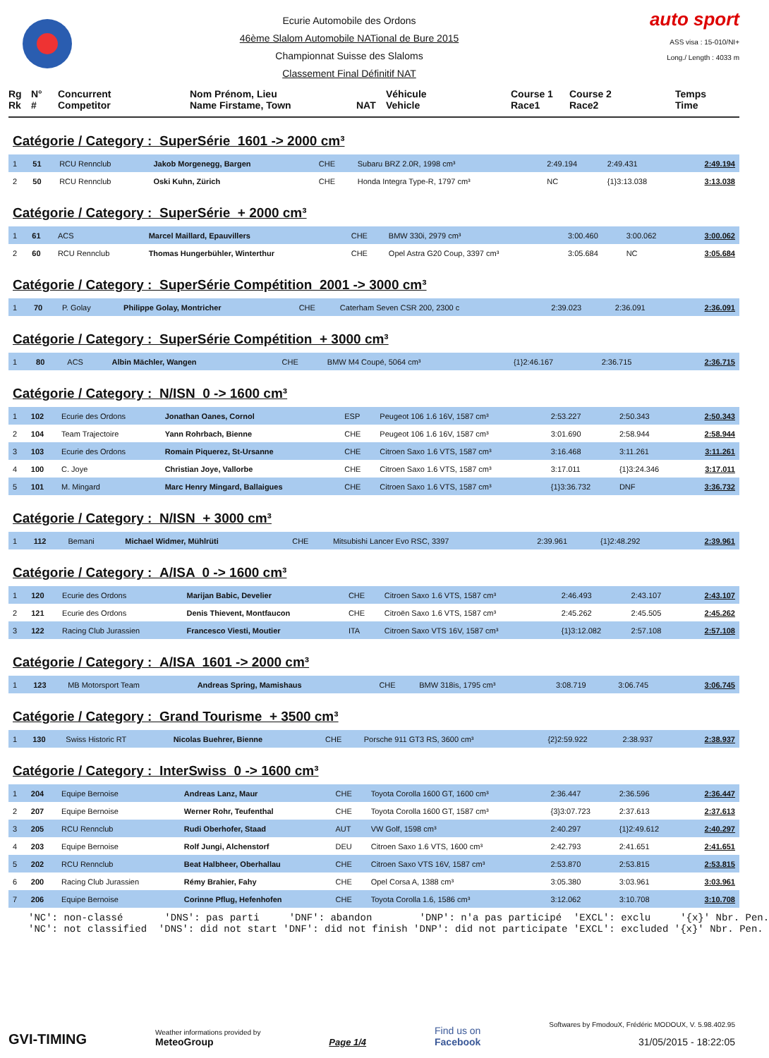Ecurie Automobile des Ordons
46ème Slalom Automobile NATional de Bure 2015
Championnat Suisse des Slaloms
Classement Final Définitif NAT
auto sport
ASS visa : 15-010/NI+
Long./ Length : 4033 m
| Rg Rk | N° # | Concurrent Competitor | Nom Prénom, Lieu Name Firstame, Town | NAT | Véhicule Vehicle | Course 1 Race1 | Course 2 Race2 | Temps Time |
Catégorie / Category : SuperSérie 1601 -> 2000 cm³
| 1 | 51 | RCU Rennclub | Jakob Morgenegg, Bargen | CHE | Subaru BRZ 2.0R, 1998 cm³ | 2:49.194 | 2:49.431 | 2:49.194 |
| 2 | 50 | RCU Rennclub | Oski Kuhn, Zürich | CHE | Honda Integra Type-R, 1797 cm³ | NC | {1}3:13.038 | 3:13.038 |
Catégorie / Category : SuperSérie + 2000 cm³
| 1 | 61 | ACS | Marcel Maillard, Epauvillers | CHE | BMW 330i, 2979 cm³ | 3:00.460 | 3:00.062 | 3:00.062 |
| 2 | 60 | RCU Rennclub | Thomas Hungerbühler, Winterthur | CHE | Opel Astra G20 Coup, 3397 cm³ | 3:05.684 | NC | 3:05.684 |
Catégorie / Category : SuperSérie Compétition 2001 -> 3000 cm³
| 1 | 70 | P. Golay | Philippe Golay, Montricher | CHE | Caterham Seven CSR 200, 2300 c | 2:39.023 | 2:36.091 | 2:36.091 |
Catégorie / Category : SuperSérie Compétition + 3000 cm³
| 1 | 80 | ACS | Albin Mächler, Wangen | CHE | BMW M4 Coupé, 5064 cm³ | {1}2:46.167 | 2:36.715 | 2:36.715 |
Catégorie / Category : N/ISN 0 -> 1600 cm³
| 1 | 102 | Ecurie des Ordons | Jonathan Oanes, Cornol | ESP | Peugeot 106 1.6 16V, 1587 cm³ | 2:53.227 | 2:50.343 | 2:50.343 |
| 2 | 104 | Team Trajectoire | Yann Rohrbach, Bienne | CHE | Peugeot 106 1.6 16V, 1587 cm³ | 3:01.690 | 2:58.944 | 2:58.944 |
| 3 | 103 | Ecurie des Ordons | Romain Piquerez, St-Ursanne | CHE | Citroen Saxo 1.6 VTS, 1587 cm³ | 3:16.468 | 3:11.261 | 3:11.261 |
| 4 | 100 | C. Joye | Christian Joye, Vallorbe | CHE | Citroen Saxo 1.6 VTS, 1587 cm³ | 3:17.011 | {1}3:24.346 | 3:17.011 |
| 5 | 101 | M. Mingard | Marc Henry Mingard, Ballaigues | CHE | Citroen Saxo 1.6 VTS, 1587 cm³ | {1}3:36.732 | DNF | 3:36.732 |
Catégorie / Category : N/ISN + 3000 cm³
| 1 | 112 | Bemani | Michael Widmer, Mühlrüti | CHE | Mitsubishi Lancer Evo RSC, 3397 | 2:39.961 | {1}2:48.292 | 2:39.961 |
Catégorie / Category : A/ISA 0 -> 1600 cm³
| 1 | 120 | Ecurie des Ordons | Marijan Babic, Develier | CHE | Citroen Saxo 1.6 VTS, 1587 cm³ | 2:46.493 | 2:43.107 | 2:43.107 |
| 2 | 121 | Ecurie des Ordons | Denis Thievent, Montfaucon | CHE | Citroën Saxo 1.6 VTS, 1587 cm³ | 2:45.262 | 2:45.505 | 2:45.262 |
| 3 | 122 | Racing Club Jurassien | Francesco Viesti, Moutier | ITA | Citroen Saxo VTS 16V, 1587 cm³ | {1}3:12.082 | 2:57.108 | 2:57.108 |
Catégorie / Category : A/ISA 1601 -> 2000 cm³
| 1 | 123 | MB Motorsport Team | Andreas Spring, Mamishaus | CHE | BMW 318is, 1795 cm³ | 3:08.719 | 3:06.745 | 3:06.745 |
Catégorie / Category : Grand Tourisme + 3500 cm³
| 1 | 130 | Swiss Historic RT | Nicolas Buehrer, Bienne | CHE | Porsche 911 GT3 RS, 3600 cm³ | {2}2:59.922 | 2:38.937 | 2:38.937 |
Catégorie / Category : InterSwiss 0 -> 1600 cm³
| 1 | 204 | Equipe Bernoise | Andreas Lanz, Maur | CHE | Toyota Corolla 1600 GT, 1600 cm³ | 2:36.447 | 2:36.596 | 2:36.447 |
| 2 | 207 | Equipe Bernoise | Werner Rohr, Teufenthal | CHE | Toyota Corolla 1600 GT, 1587 cm³ | {3}3:07.723 | 2:37.613 | 2:37.613 |
| 3 | 205 | RCU Rennclub | Rudi Oberhofer, Staad | AUT | VW Golf, 1598 cm³ | 2:40.297 | {1}2:49.612 | 2:40.297 |
| 4 | 203 | Equipe Bernoise | Rolf Jungi, Alchenstorf | DEU | Citroen Saxo 1.6 VTS, 1600 cm³ | 2:42.793 | 2:41.651 | 2:41.651 |
| 5 | 202 | RCU Rennclub | Beat Halbheer, Oberhallau | CHE | Citroen Saxo VTS 16V, 1587 cm³ | 2:53.870 | 2:53.815 | 2:53.815 |
| 6 | 200 | Racing Club Jurassien | Rémy Brahier, Fahy | CHE | Opel Corsa A, 1388 cm³ | 3:05.380 | 3:03.961 | 3:03.961 |
| 7 | 206 | Equipe Bernoise | Corinne Pflug, Hefenhofen | CHE | Toyota Corolla 1.6, 1586 cm³ | 3:12.062 | 3:10.708 | 3:10.708 |
'NC': non-classé 'DNS': pas parti 'DNF': abandon 'DNP': n'a pas participé 'EXCL': exclu '{x}' Nbr. Pen. 'NC': not classified 'DNS': did not start 'DNF': did not finish 'DNP': did not participate 'EXCL': excluded '{x}' Nbr. Pen.
GVI-TIMING
Weather informations provided by
MeteoGroup
Page 1/4
Find us on
Facebook
Softwares by FmodouX, Frédéric MODOUX, V. 5.98.402.95
31/05/2015 - 18:22:05